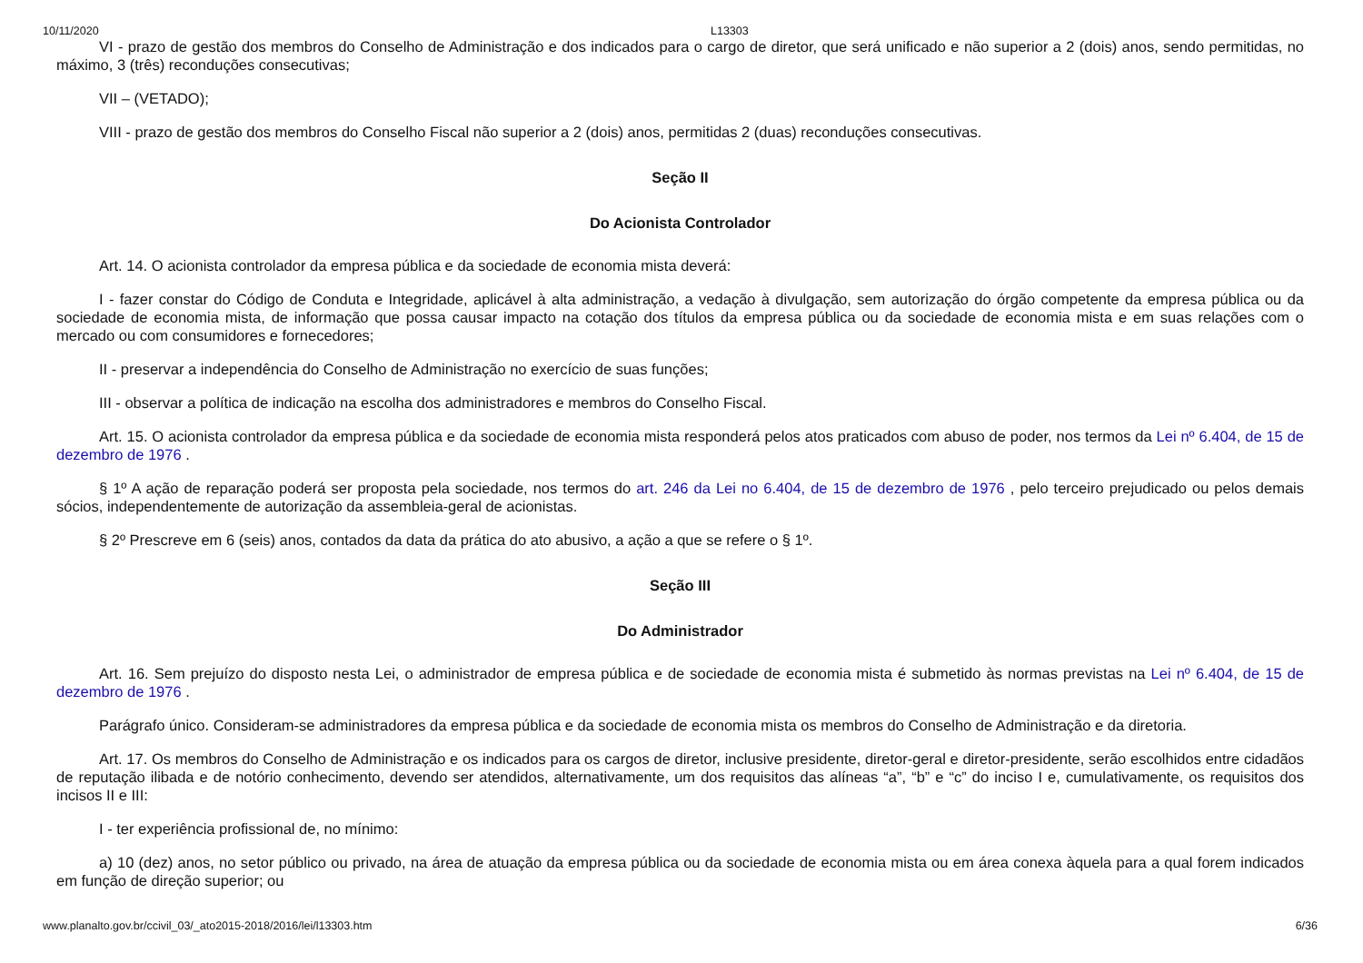10/11/2020 L13303
VI - prazo de gestão dos membros do Conselho de Administração e dos indicados para o cargo de diretor, que será unificado e não superior a 2 (dois) anos, sendo permitidas, no máximo, 3 (três) reconduções consecutivas;
VII – (VETADO);
VIII - prazo de gestão dos membros do Conselho Fiscal não superior a 2 (dois) anos, permitidas 2 (duas) reconduções consecutivas.
Seção II
Do Acionista Controlador
Art. 14. O acionista controlador da empresa pública e da sociedade de economia mista deverá:
I - fazer constar do Código de Conduta e Integridade, aplicável à alta administração, a vedação à divulgação, sem autorização do órgão competente da empresa pública ou da sociedade de economia mista, de informação que possa causar impacto na cotação dos títulos da empresa pública ou da sociedade de economia mista e em suas relações com o mercado ou com consumidores e fornecedores;
II - preservar a independência do Conselho de Administração no exercício de suas funções;
III - observar a política de indicação na escolha dos administradores e membros do Conselho Fiscal.
Art. 15. O acionista controlador da empresa pública e da sociedade de economia mista responderá pelos atos praticados com abuso de poder, nos termos da Lei nº 6.404, de 15 de dezembro de 1976 .
§ 1º A ação de reparação poderá ser proposta pela sociedade, nos termos do art. 246 da Lei no 6.404, de 15 de dezembro de 1976 , pelo terceiro prejudicado ou pelos demais sócios, independentemente de autorização da assembleia-geral de acionistas.
§ 2º Prescreve em 6 (seis) anos, contados da data da prática do ato abusivo, a ação a que se refere o § 1º.
Seção III
Do Administrador
Art. 16. Sem prejuízo do disposto nesta Lei, o administrador de empresa pública e de sociedade de economia mista é submetido às normas previstas na Lei nº 6.404, de 15 de dezembro de 1976 .
Parágrafo único. Consideram-se administradores da empresa pública e da sociedade de economia mista os membros do Conselho de Administração e da diretoria.
Art. 17. Os membros do Conselho de Administração e os indicados para os cargos de diretor, inclusive presidente, diretor-geral e diretor-presidente, serão escolhidos entre cidadãos de reputação ilibada e de notório conhecimento, devendo ser atendidos, alternativamente, um dos requisitos das alíneas “a”, “b” e “c” do inciso I e, cumulativamente, os requisitos dos incisos II e III:
I - ter experiência profissional de, no mínimo:
a) 10 (dez) anos, no setor público ou privado, na área de atuação da empresa pública ou da sociedade de economia mista ou em área conexa àquela para a qual forem indicados em função de direção superior; ou
www.planalto.gov.br/ccivil_03/_ato2015-2018/2016/lei/l13303.htm 6/36